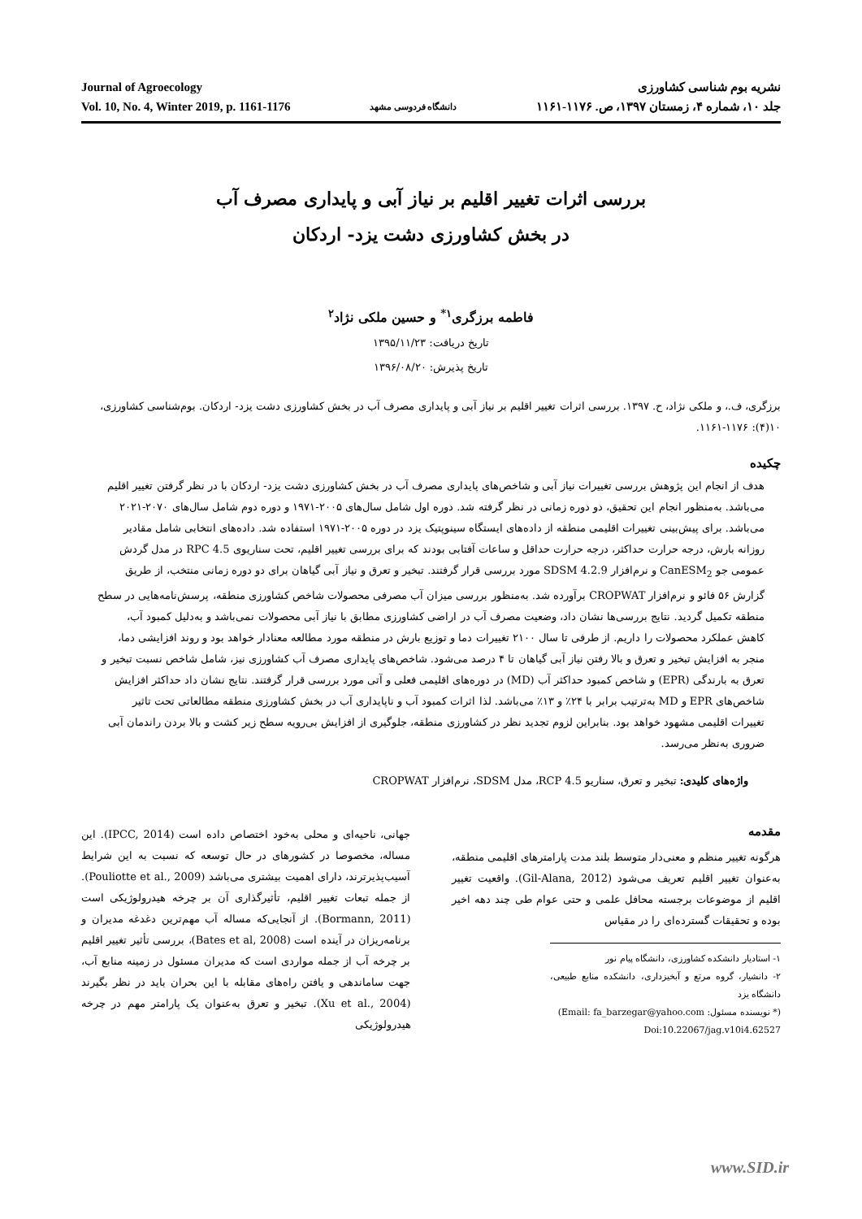Journal of Agroecology
Vol. 10, No. 4, Winter 2019, p. 1161-1176
دانشگاه فردوسی مشهد
نشریه بوم شناسی کشاورزی
جلد ۱۰، شماره ۴، زمستان ۱۳۹۷، ص. ۱۱۷۶-۱۱۶۱
بررسی اثرات تغییر اقلیم بر نیاز آبی و پایداری مصرف آب
در بخش کشاورزی دشت یزد- اردکان
فاطمه برزگری<sup>۱*</sup> و حسین ملکی نژاد<sup>۲</sup>
تاریخ دریافت: ۱۳۹۵/۱۱/۲۳
تاریخ پذیرش: ۱۳۹۶/۰۸/۲۰
برزگری، ف.، و ملکی نژاد، ح. ۱۳۹۷. بررسی اثرات تغییر اقلیم بر نیاز آبی و پایداری مصرف آب در بخش کشاورزی دشت یزد- اردکان. بوم‌شناسی کشاورزی، ۱۰(۴): ۱۱۷۶-۱۱۶۱.
چکیده
هدف از انجام این پژوهش بررسی تغییرات نیاز آبی و شاخص‌های پایداری مصرف آب در بخش کشاورزی دشت یزد- اردکان با در نظر گرفتن تغییر اقلیم می‌باشد. به‌منظور انجام این تحقیق، دو دوره زمانی در نظر گرفته شد. دوره اول شامل سال‌های ۲۰۰۵-۱۹۷۱ و دوره دوم شامل سال‌های ۲۰۷۰-۲۰۲۱ می‌باشد. برای پیش‌بینی تغییرات اقلیمی منطقه از داده‌های ایستگاه سینوپتیک یزد در دوره ۲۰۰۵-۱۹۷۱ استفاده شد. داده‌های انتخابی شامل مقادیر روزانه بارش، درجه حرارت حداکثر، درجه حرارت حداقل و ساعات آفتابی بودند که برای بررسی تغییر اقلیم، تحت سناریوی RPC 4.5 در مدل گردش عمومی جو CanESM<sub>2</sub> و نرم‌افزار SDSM 4.2.9 مورد بررسی قرار گرفتند. تبخیر و تعرق و نیاز آبی گیاهان برای دو دوره زمانی منتخب، از طریق گزارش ۵۶ فائو و نرم‌افزار CROPWAT برآورده شد. به‌منظور بررسی میزان آب مصرفی محصولات شاخص کشاورزی منطقه، پرسش‌نامه‌هایی در سطح منطقه تکمیل گردید. نتایج بررسی‌ها نشان داد، وضعیت مصرف آب در اراضی کشاورزی مطابق با نیاز آبی محصولات نمی‌باشد و به‌دلیل کمبود آب، کاهش عملکرد محصولات را داریم. از طرفی تا سال ۲۱۰۰ تغییرات دما و توزیع بارش در منطقه مورد مطالعه معنادار خواهد بود و روند افزایشی دما، منجر به افزایش تبخیر و تعرق و بالا رفتن نیاز آبی گیاهان تا ۴ درصد می‌شود. شاخص‌های پایداری مصرف آب کشاورزی نیز، شامل شاخص نسبت تبخیر و تعرق به بارندگی (EPR) و شاخص کمبود حداکثر آب (MD) در دوره‌های اقلیمی فعلی و آتی مورد بررسی قرار گرفتند. نتایج نشان داد حداکثر افزایش شاخص‌های EPR و MD به‌ترتیب برابر با ۲۴٪ و ۱۳٪ می‌باشد. لذا اثرات کمبود آب و ناپایداری آب در بخش کشاورزی منطقه مطالعاتی تحت تاثیر تغییرات اقلیمی مشهود خواهد بود. بنابراین لزوم تجدید نظر در کشاورزی منطقه، جلوگیری از افزایش بی‌رویه سطح زیر کشت و بالا بردن راندمان آبی ضروری به‌نظر می‌رسد.
واژه‌های کلیدی: تبخیر و تعرق، سناریو RCP 4.5، مدل SDSM، نرم‌افزار CROPWAT
مقدمه
هرگونه تغییر منظم و معنی‌دار متوسط بلند مدت پارامترهای اقلیمی منطقه، به‌عنوان تغییر اقلیم تعریف می‌شود (Gil-Alana, 2012). واقعیت تغییر اقلیم از موضوعات برجسته محافل علمی و حتی عوام طی چند دهه اخیر بوده و تحقیقات گسترده‌ای را در مقیاس
۱- استادیار دانشکده کشاورزی، دانشگاه پیام نور
۲- دانشیار، گروه مرتع و آبخیزداری، دانشکده منابع طبیعی، دانشگاه یزد
(* نویسنده مسئول: Email: fa_barzegar@yahoo.com)
Doi:10.22067/jag.v10i4.62527
جهانی، ناحیه‌ای و محلی به‌خود اختصاص داده است (IPCC, 2014). این مساله، مخصوصا در کشورهای در حال توسعه که نسبت به این شرایط آسیب‌پذیرترند، دارای اهمیت بیشتری می‌باشد (Pouliotte et al., 2009). از جمله تبعات تغییر اقلیم، تأثیرگذاری آن بر چرخه هیدرولوژیکی است (Bormann, 2011). از آنجایی‌که مساله آب مهم‌ترین دغدغه مدیران و برنامه‌ریزان در آینده است (Bates et al, 2008)، بررسی تأثیر تغییر اقلیم بر چرخه آب از جمله مواردی است که مدیران مسئول در زمینه منابع آب، جهت ساماندهی و یافتن راه‌های مقابله با این بحران باید در نظر بگیرند (Xu et al., 2004). تبخیر و تعرق به‌عنوان یک پارامتر مهم در چرخه هیدرولوژیکی
www.SID.ir